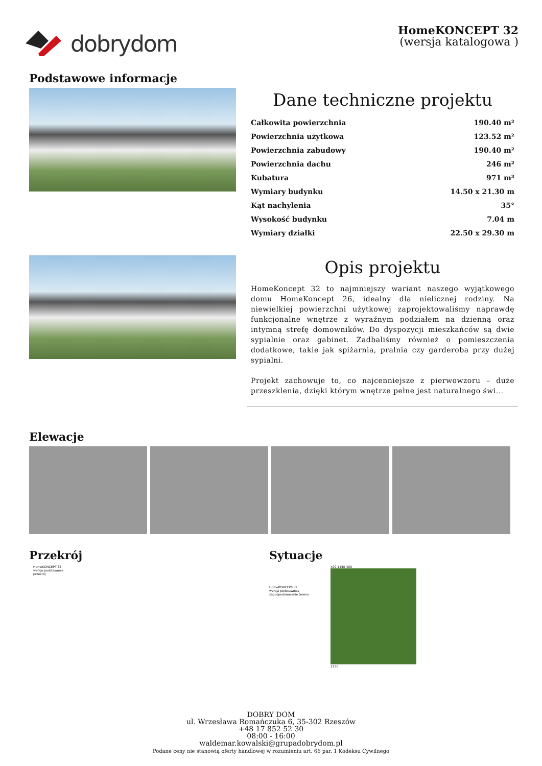dobrydom
HomeKONCEPT 32
(wersja katalogowa )
Podstawowe informacje
Dane techniczne projektu
| Całkowita powierzchnia | 190.40 m² |
| Powierzchnia użytkowa | 123.52 m² |
| Powierzchnia zabudowy | 190.40 m² |
| Powierzchnia dachu | 246 m² |
| Kubatura | 971 m³ |
| Wymiary budynku | 14.50 x 21.30 m |
| Kąt nachylenia | 35° |
| Wysokość budynku | 7.04 m |
| Wymiary działki | 22.50 x 29.30 m |
Opis projektu
HomeKoncept 32 to najmniejszy wariant naszego wyjątkowego domu HomeKoncept 26, idealny dla nielicznej rodziny. Na niewielkiej powierzchni użytkowej zaprojektowaliśmy naprawdę funkcjonalne wnętrze z wyraźnym podziałem na dzienną oraz intymną strefę domowników. Do dyspozycji mieszkańców są dwie sypialnie oraz gabinet. Zadbaliśmy również o pomieszczenia dodatkowe, takie jak spiżarnia, pralnia czy garderoba przy dużej sypialni.
Projekt zachowuje to, co najcenniejsze z pierwowzoru – duże przeszklenia, dzięki którym wnętrze pełne jest naturalnego świ...
Elewacje
Przekrój
HomeKONCEPT-32
wersja podstawowa
przekrój
Sytuacje
HomeKONCEPT-32
wersja podstawowa
zagospodarowanie terenu
400 1450 400
2250
DOBRY DOM
ul. Wrzesława Romańczuka 6, 35-302 Rzeszów
+48 17 852 52 30
08:00 - 16:00
waldemar.kowalski@grupadobrydom.pl
Podane ceny nie stanowią oferty handlowej w rozumieniu art. 66 par. 1 Kodeksu Cywilnego